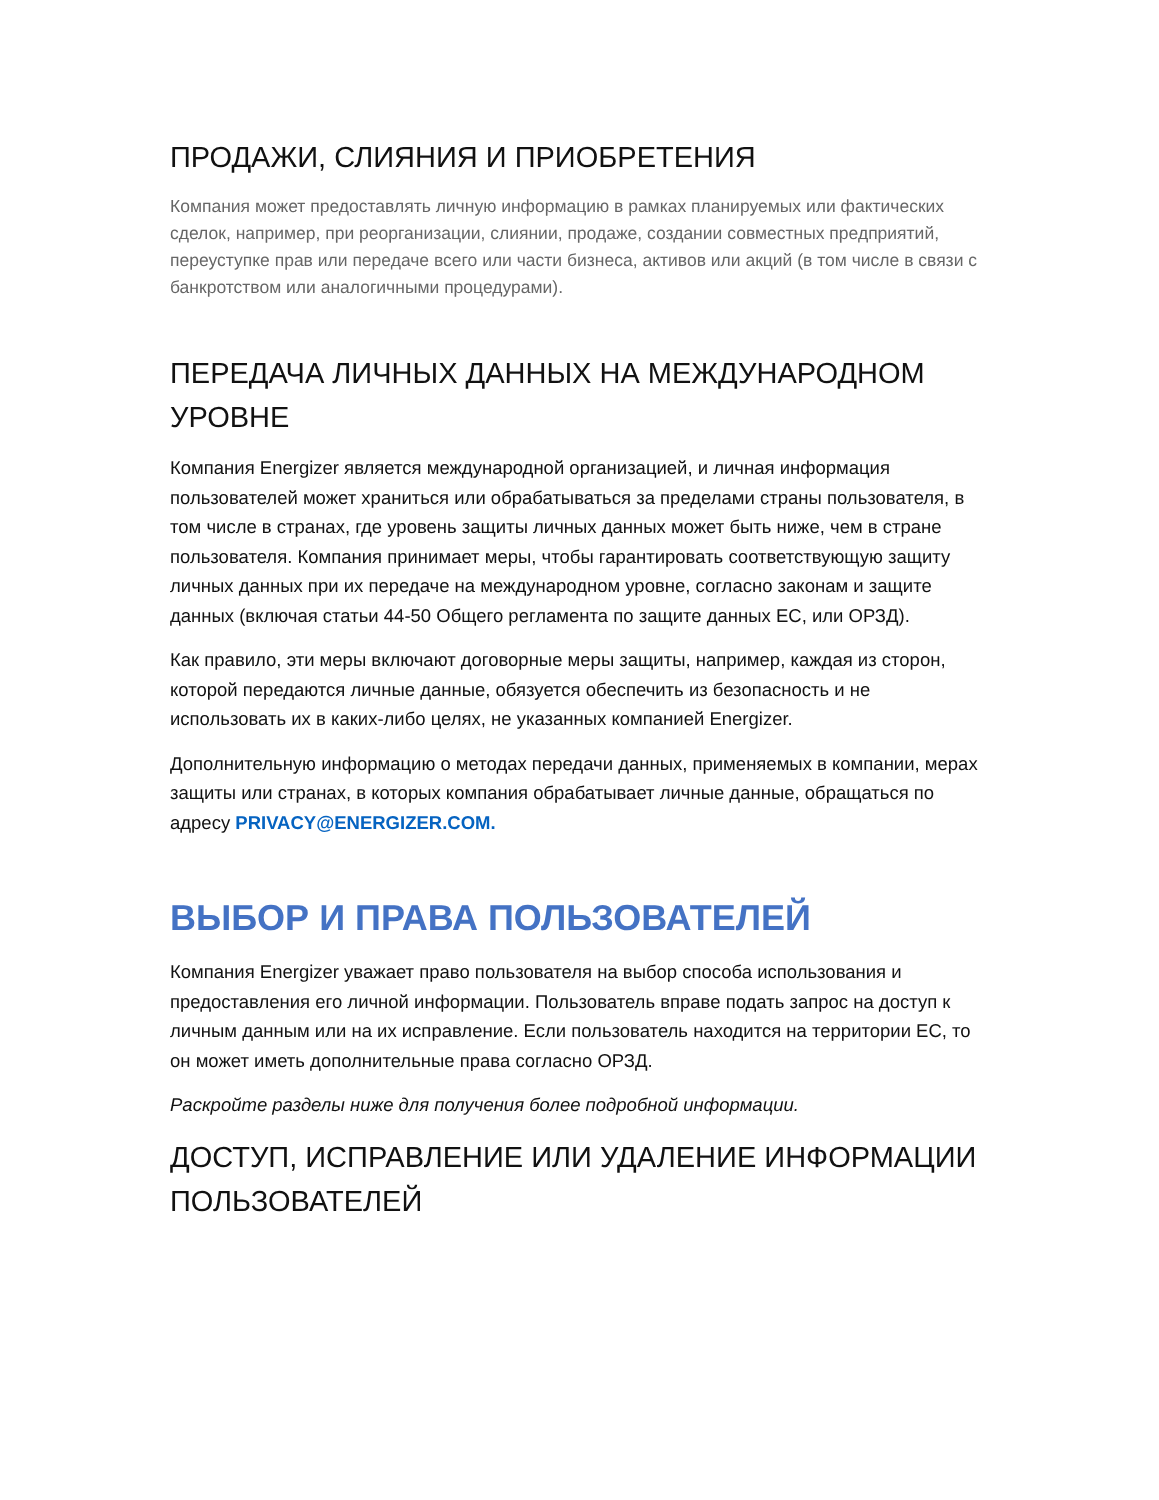ПРОДАЖИ, СЛИЯНИЯ И ПРИОБРЕТЕНИЯ
Компания может предоставлять личную информацию в рамках планируемых или фактических сделок, например, при реорганизации, слиянии, продаже, создании совместных предприятий, переуступке прав или передаче всего или части бизнеса, активов или акций (в том числе в связи с банкротством или аналогичными процедурами).
ПЕРЕДАЧА ЛИЧНЫХ ДАННЫХ НА МЕЖДУНАРОДНОМ УРОВНЕ
Компания Energizer является международной организацией, и личная информация пользователей может храниться или обрабатываться за пределами страны пользователя, в том числе в странах, где уровень защиты личных данных может быть ниже, чем в стране пользователя. Компания принимает меры, чтобы гарантировать соответствующую защиту личных данных при их передаче на международном уровне, согласно законам и защите данных (включая статьи 44-50 Общего регламента по защите данных ЕС, или ОРЗД).
Как правило, эти меры включают договорные меры защиты, например, каждая из сторон, которой передаются личные данные, обязуется обеспечить из безопасность и не использовать их в каких-либо целях, не указанных компанией Energizer.
Дополнительную информацию о методах передачи данных, применяемых в компании, мерах защиты или странах, в которых компания обрабатывает личные данные, обращаться по адресу PRIVACY@ENERGIZER.COM.
ВЫБОР И ПРАВА ПОЛЬЗОВАТЕЛЕЙ
Компания Energizer уважает право пользователя на выбор способа использования и предоставления его личной информации. Пользователь вправе подать запрос на доступ к личным данным или на их исправление. Если пользователь находится на территории ЕС, то он может иметь дополнительные права согласно ОРЗД.
Раскройте разделы ниже для получения более подробной информации.
ДОСТУП, ИСПРАВЛЕНИЕ ИЛИ УДАЛЕНИЕ ИНФОРМАЦИИ ПОЛЬЗОВАТЕЛЕЙ